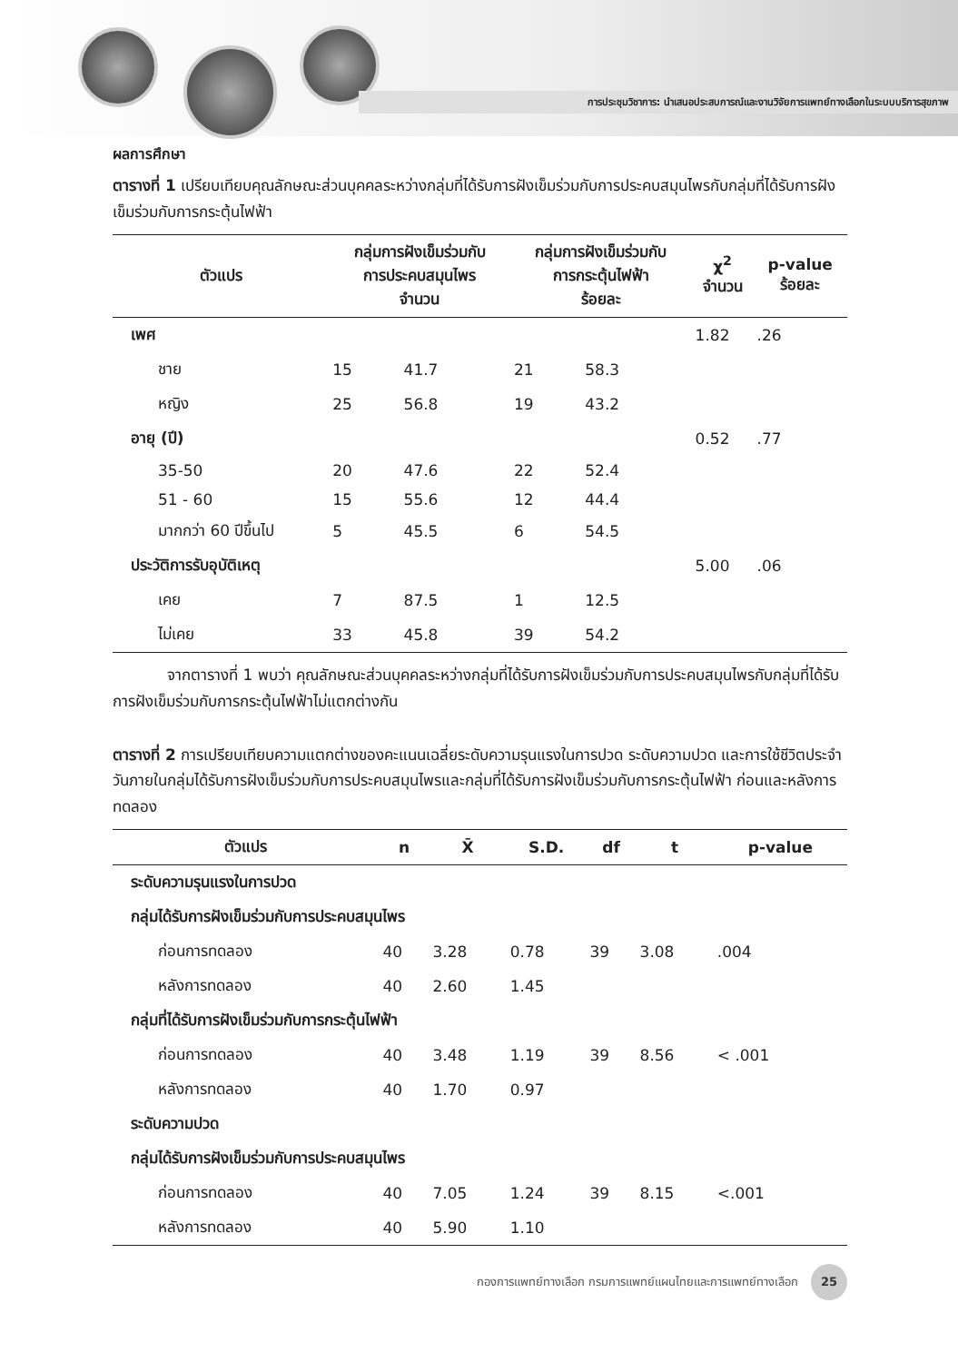การประชุมวิชาการ: นำเสนอประสบการณ์และงานวิจัยการแพทย์ทางเลือกในระบบบริการสุขภาพ
ผลการศึกษา
ตารางที่ 1 เปรียบเทียบคุณลักษณะส่วนบุคคลระหว่างกลุ่มที่ได้รับการฝังเข็มร่วมกับการประคบสมุนไพรกับกลุ่มที่ได้รับการฝังเข็มร่วมกับการกระตุ้นไฟฟ้า
| ตัวแปร | กลุ่มการฝังเข็มร่วมกับ การประคบสมุนไพร จำนวน | | กลุ่มการฝังเข็มร่วมกับ การกระตุ้นไฟฟ้า ร้อยละ | | χ<sup>2</sup> จำนวน | p-value ร้อยละ |
| --- | --- | --- | --- | --- | --- | --- |
| เพศ | | | | | 1.82 | .26 |
| ชาย | 15 | 41.7 | 21 | 58.3 | | |
| หญิง | 25 | 56.8 | 19 | 43.2 | | |
| อายุ (ปี) | | | | | 0.52 | .77 |
| 35-50 | 20 | 47.6 | 22 | 52.4 | | |
| 51 - 60 | 15 | 55.6 | 12 | 44.4 | | |
| มากกว่า 60 ปีขึ้นไป | 5 | 45.5 | 6 | 54.5 | | |
| ประวัติการรับอุบัติเหตุ | | | | | 5.00 | .06 |
| เคย | 7 | 87.5 | 1 | 12.5 | | |
| ไม่เคย | 33 | 45.8 | 39 | 54.2 | | |
จากตารางที่ 1 พบว่า คุณลักษณะส่วนบุคคลระหว่างกลุ่มที่ได้รับการฝังเข็มร่วมกับการประคบสมุนไพรกับกลุ่มที่ได้รับการฝังเข็มร่วมกับการกระตุ้นไฟฟ้าไม่แตกต่างกัน
ตารางที่ 2 การเปรียบเทียบความแตกต่างของคะแนนเฉลี่ยระดับความรุนแรงในการปวด ระดับความปวด และการใช้ชีวิตประจำวันภายในกลุ่มได้รับการฝังเข็มร่วมกับการประคบสมุนไพรและกลุ่มที่ได้รับการฝังเข็มร่วมกับการกระตุ้นไฟฟ้า ก่อนและหลังการทดลอง
| ตัวแปร | n | X̄ | S.D. | df | t | p-value |
| --- | --- | --- | --- | --- | --- | --- |
| ระดับความรุนแรงในการปวด | | | | | | |
| กลุ่มได้รับการฝังเข็มร่วมกับการประคบสมุนไพร | | | | | | |
| ก่อนการทดลอง | 40 | 3.28 | 0.78 | 39 | 3.08 | .004 |
| หลังการทดลอง | 40 | 2.60 | 1.45 | | | |
| กลุ่มที่ได้รับการฝังเข็มร่วมกับการกระตุ้นไฟฟ้า | | | | | | |
| ก่อนการทดลอง | 40 | 3.48 | 1.19 | 39 | 8.56 | < .001 |
| หลังการทดลอง | 40 | 1.70 | 0.97 | | | |
| ระดับความปวด | | | | | | |
| กลุ่มได้รับการฝังเข็มร่วมกับการประคบสมุนไพร | | | | | | |
| ก่อนการทดลอง | 40 | 7.05 | 1.24 | 39 | 8.15 | <.001 |
| หลังการทดลอง | 40 | 5.90 | 1.10 | | | |
กองการแพทย์ทางเลือก กรมการแพทย์แผนไทยและการแพทย์ทางเลือก 25